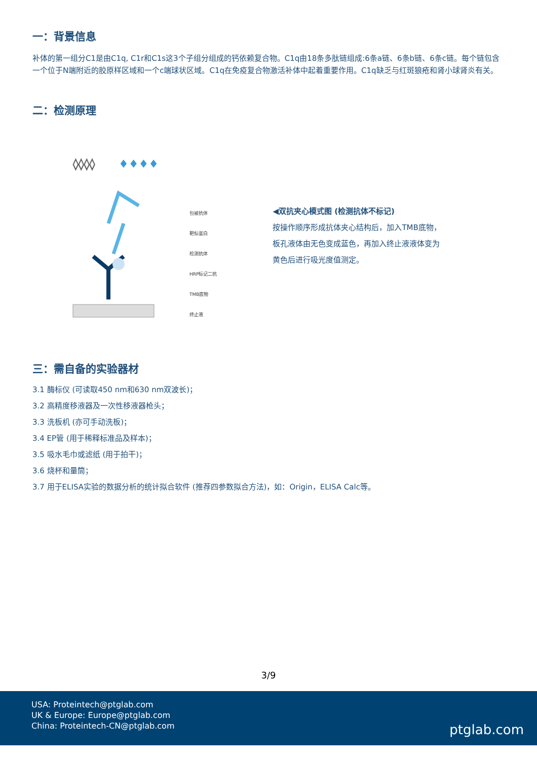一：背景信息
补体的第一组分C1是由C1q, C1r和C1s这3个子组分组成的钙依赖复合物。C1q由18条多肽链组成:6条a链、6条b链、6条c链。每个链包含一个位于N端附近的胶原样区域和一个c端球状区域。C1q在免疫复合物激活补体中起着重要作用。C1q缺乏与红斑狼疮和肾小球肾炎有关。
二：检测原理
◊◊◊◊
♦♦♦♦
包被抗体
靶标蛋白
检测抗体
HRP标记二抗
TMB底物
终止液
◀双抗夹心模式图 (检测抗体不标记)
按操作顺序形成抗体夹心结构后，加入TMB底物，板孔液体由无色变成蓝色，再加入终止液液体变为黄色后进行吸光度值测定。
三：需自备的实验器材
3.1 酶标仪 (可读取450 nm和630 nm双波长)；
3.2 高精度移液器及一次性移液器枪头；
3.3 洗板机 (亦可手动洗板)；
3.4 EP管 (用于稀释标准品及样本)；
3.5 吸水毛巾或滤纸 (用于拍干)；
3.6 烧杯和量筒；
3.7 用于ELISA实验的数据分析的统计拟合软件 (推荐四参数拟合方法)，如：Origin，ELISA Calc等。
3/9
USA: Proteintech@ptglab.com
UK & Europe: Europe@ptglab.com
China: Proteintech-CN@ptglab.com
ptglab.com